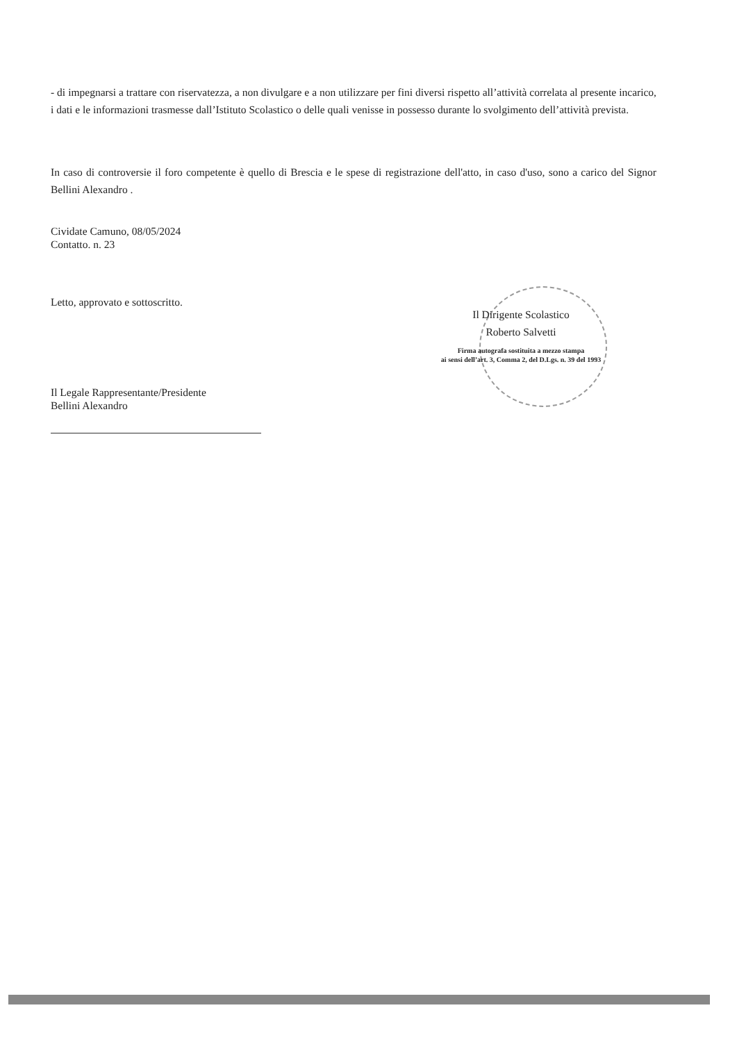- di impegnarsi a trattare con riservatezza, a non divulgare e a non utilizzare per fini diversi rispetto all’attività correlata al presente incarico, i dati e le informazioni trasmesse dall’Istituto Scolastico o delle quali venisse in possesso durante lo svolgimento dell’attività prevista.
In caso di controversie il foro competente è quello di Brescia e le spese di registrazione dell'atto, in caso d'uso, sono a carico del Signor Bellini Alexandro .
Cividate Camuno, 08/05/2024
Contatto. n. 23
Letto, approvato e sottoscritto.
Il Dirigente Scolastico
Roberto Salvetti
Firma autografa sostituita a mezzo stampa
ai sensi dell’art. 3, Comma 2, del D.Lgs. n. 39 del 1993
Il Legale Rappresentante/Presidente
Bellini Alexandro